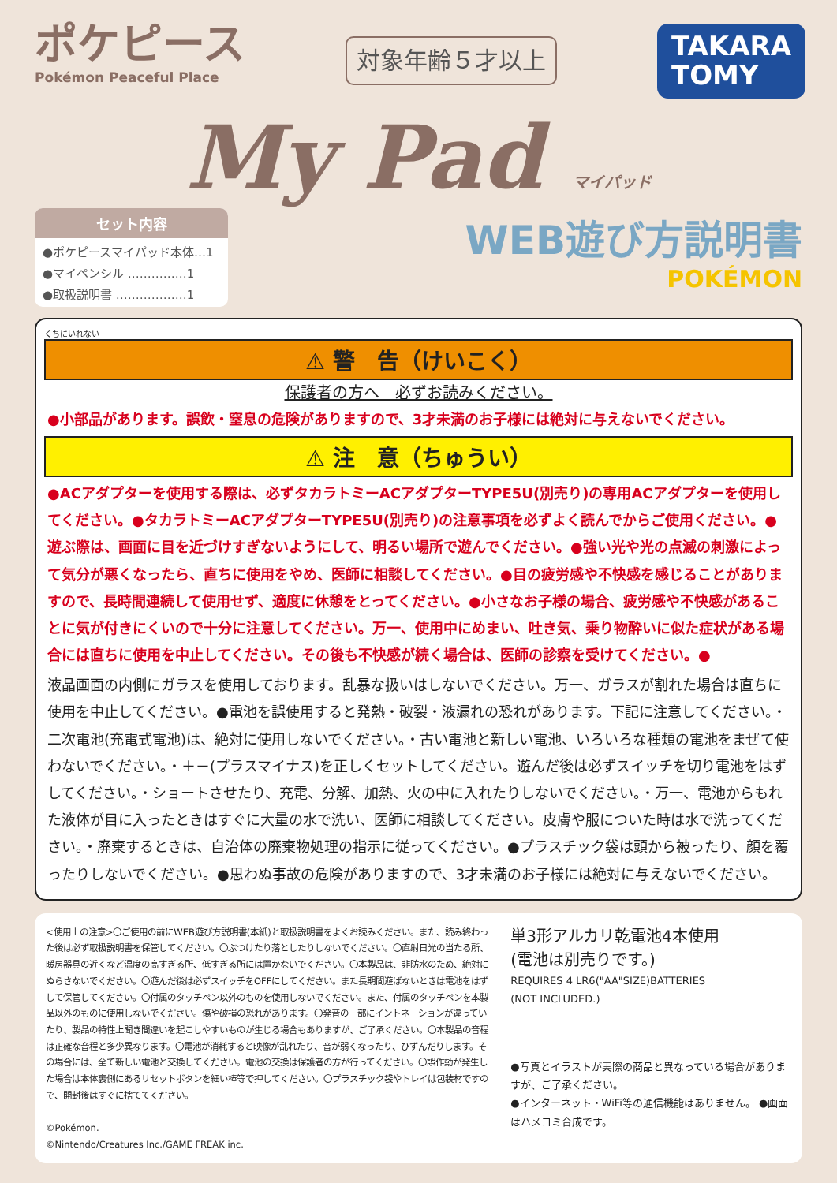ポケピース
Pokémon Peaceful Place
対象年齢５才以上
TAKARA
TOMY
My Pad マイパッド
セット内容
●ポケピースマイパッド本体…1
●マイペンシル ……………1
●取扱説明書 ………………1
WEB遊び方説明書
POKÉMON
くちにいれない
⚠ 警　告（けいこく）
保護者の方へ　必ずお読みください。
●小部品があります。誤飲・窒息の危険がありますので、3才未満のお子様には絶対に与えないでください。
⚠ 注　意（ちゅうい）
●ACアダプターを使用する際は、必ずタカラトミーACアダプターTYPE5U(別売り)の専用ACアダプターを使用してください。●タカラトミーACアダプターTYPE5U(別売り)の注意事項を必ずよく読んでからご使用ください。●遊ぶ際は、画面に目を近づけすぎないようにして、明るい場所で遊んでください。●強い光や光の点滅の刺激によって気分が悪くなったら、直ちに使用をやめ、医師に相談してください。●目の疲労感や不快感を感じることがありますので、長時間連続して使用せず、適度に休憩をとってください。●小さなお子様の場合、疲労感や不快感があることに気が付きにくいので十分に注意してください。万一、使用中にめまい、吐き気、乗り物酔いに似た症状がある場合には直ちに使用を中止してください。その後も不快感が続く場合は、医師の診察を受けてください。●
液晶画面の内側にガラスを使用しております。乱暴な扱いはしないでください。万一、ガラスが割れた場合は直ちに使用を中止してください。●電池を誤使用すると発熱・破裂・液漏れの恐れがあります。下記に注意してください。・二次電池(充電式電池)は、絶対に使用しないでください。・古い電池と新しい電池、いろいろな種類の電池をまぜて使わないでください。・＋－(プラスマイナス)を正しくセットしてください。遊んだ後は必ずスイッチを切り電池をはずしてください。・ショートさせたり、充電、分解、加熱、火の中に入れたりしないでください。・万一、電池からもれた液体が目に入ったときはすぐに大量の水で洗い、医師に相談してください。皮膚や服についた時は水で洗ってください。・廃棄するときは、自治体の廃棄物処理の指示に従ってください。●プラスチック袋は頭から被ったり、顔を覆ったりしないでください。●思わぬ事故の危険がありますので、3才未満のお子様には絶対に与えないでください。
<使用上の注意>〇ご使用の前にWEB遊び方説明書(本紙)と取扱説明書をよくお読みください。また、読み終わった後は必ず取扱説明書を保管してください。〇ぶつけたり落としたりしないでください。〇直射日光の当たる所、暖房器具の近くなど温度の高すぎる所、低すぎる所には置かないでください。〇本製品は、非防水のため、絶対にぬらさないでください。〇遊んだ後は必ずスイッチをOFFにしてください。また長期間遊ばないときは電池をはずして保管してください。〇付属のタッチペン以外のものを使用しないでください。また、付属のタッチペンを本製品以外のものに使用しないでください。傷や破損の恐れがあります。〇発音の一部にイントネーションが違っていたり、製品の特性上聞き間違いを起こしやすいものが生じる場合もありますが、ご了承ください。〇本製品の音程は正確な音程と多少異なります。〇電池が消耗すると映像が乱れたり、音が弱くなったり、ひずんだりします。その場合には、全て新しい電池と交換してください。電池の交換は保護者の方が行ってください。〇誤作動が発生した場合は本体裏側にあるリセットボタンを細い棒等で押してください。〇プラスチック袋やトレイは包装材ですので、開封後はすぐに捨ててください。
©Pokémon.
©Nintendo/Creatures Inc./GAME FREAK inc.
単3形アルカリ乾電池4本使用
(電池は別売りです。)
REQUIRES 4 LR6("AA"SIZE)BATTERIES
(NOT INCLUDED.)
●写真とイラストが実際の商品と異なっている場合がありますが、ご了承ください。
●インターネット・WiFi等の通信機能はありません。 ●画面はハメコミ合成です。